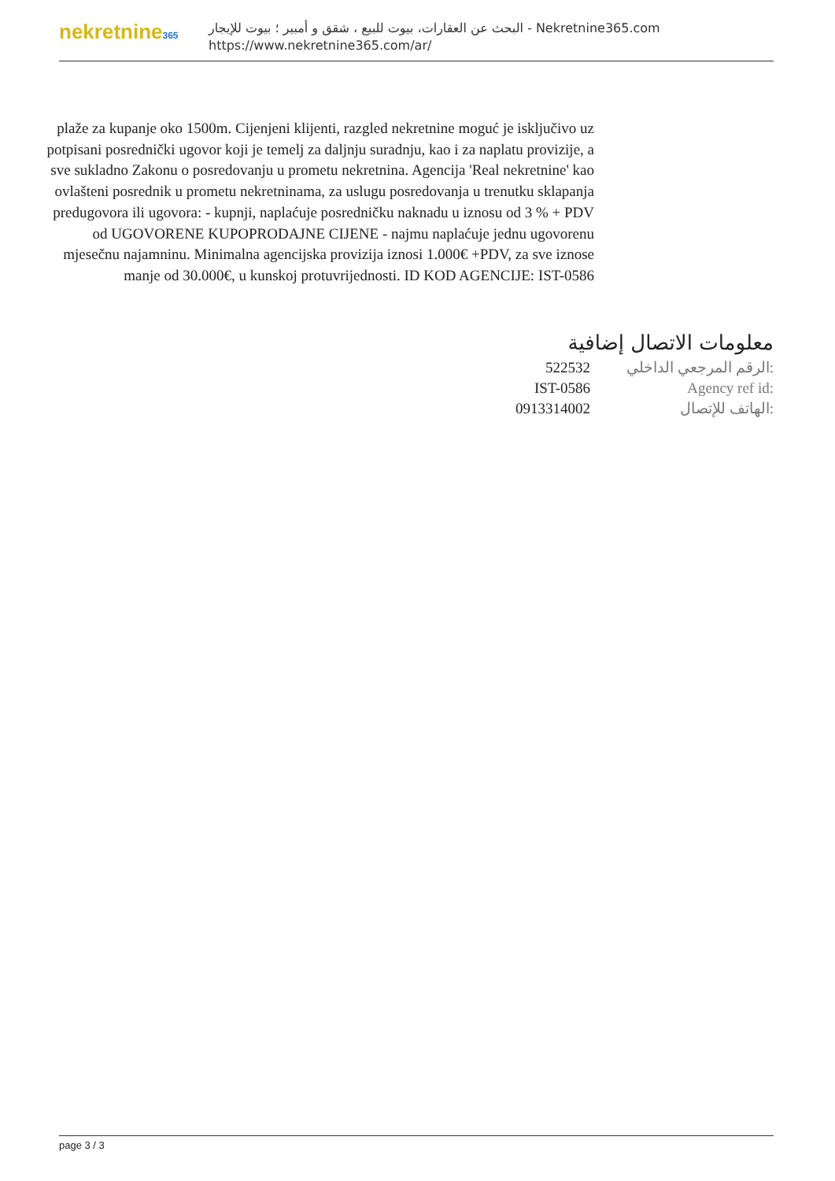nekretnine365
البحث عن العقارات، بيوت للبيع ، شقق و أمبير ؛ بيوت للإيجار - Nekretnine365.com
https://www.nekretnine365.com/ar/
plaže za kupanje oko 1500m. Cijenjeni klijenti, razgled nekretnine moguć je isključivo uz potpisani posrednički ugovor koji je temelj za daljnju suradnju, kao i za naplatu provizije, a sve sukladno Zakonu o posredovanju u prometu nekretnina. Agencija 'Real nekretnine' kao ovlašteni posrednik u prometu nekretninama, za uslugu posredovanja u trenutku sklapanja predugovora ili ugovora: - kupnji, naplaćuje posredničku naknadu u iznosu od 3 % + PDV od UGOVORENE KUPOPRODAJNE CIJENE - najmu naplaćuje jednu ugovorenu mjesečnu najamninu. Minimalna agencijska provizija iznosi 1.000€ +PDV, za sve iznose manje od 30.000€, u kunskoj protuvrijednosti. ID KOD AGENCIJE: IST-0586
معلومات الاتصال إضافية
الرقم المرجعي الداخلي: 522532
Agency ref id: IST-0586
الهاتف للإتصال: 0913314002
page 3 / 3